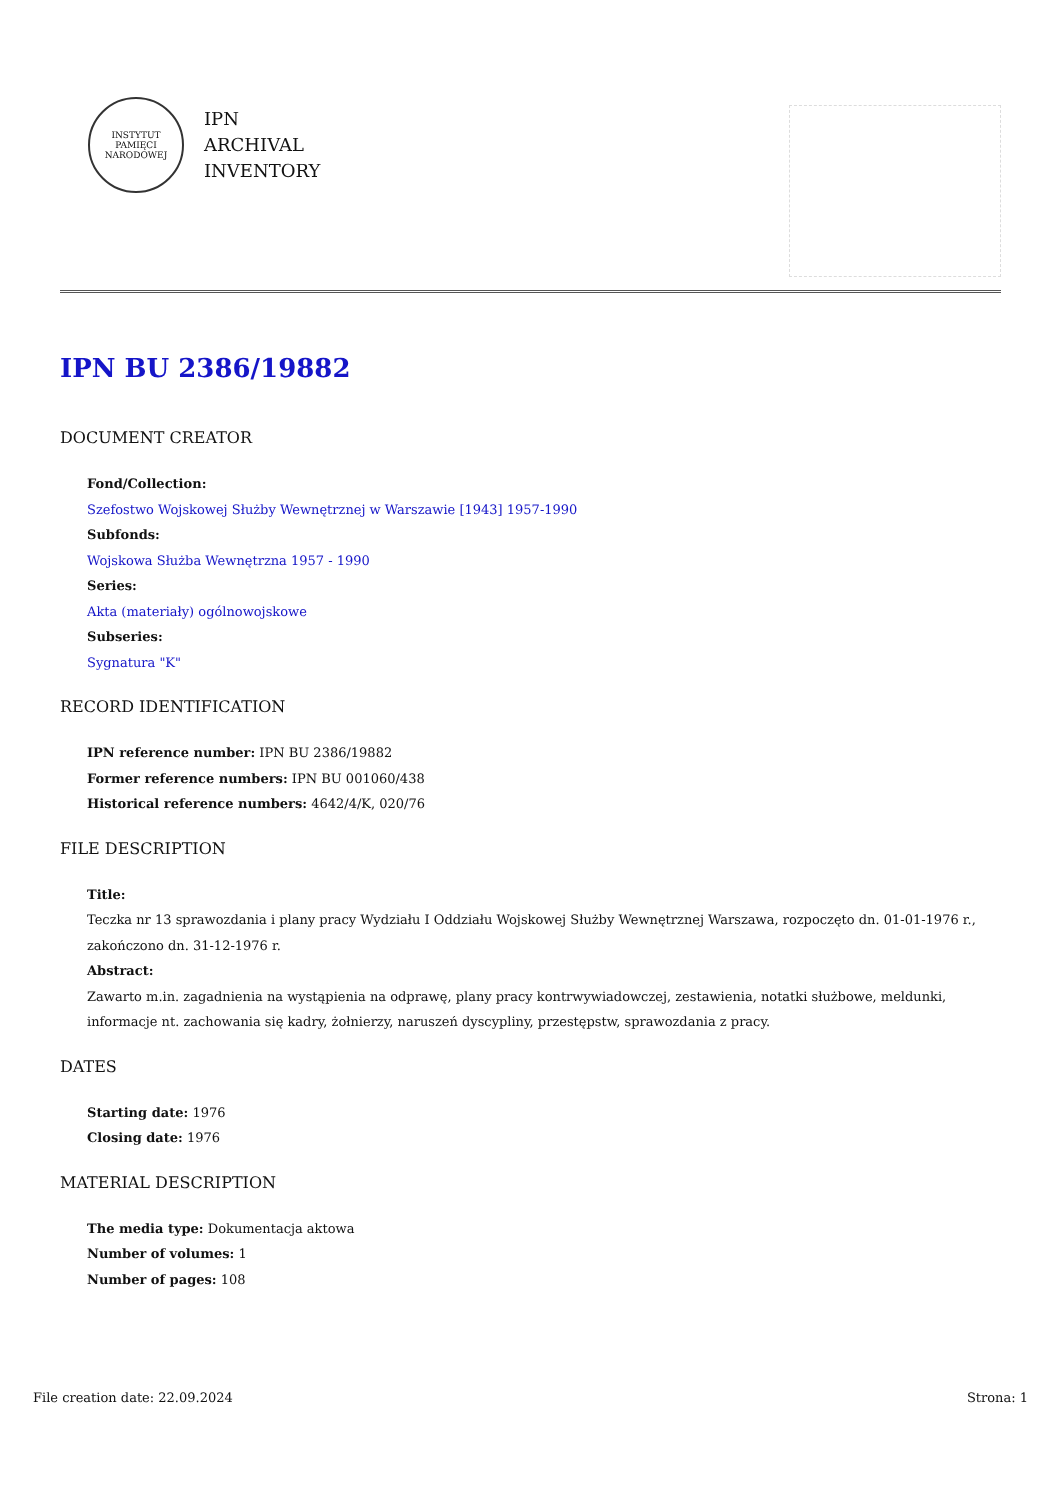INSTYTUT PAMIĘCI NARODOWEJ
IPN
ARCHIVAL
INVENTORY
IPN BU 2386/19882
DOCUMENT CREATOR
Fond/Collection:
Szefostwo Wojskowej Służby Wewnętrznej w Warszawie [1943] 1957-1990
Subfonds:
Wojskowa Służba Wewnętrzna 1957 - 1990
Series:
Akta (materiały) ogólnowojskowe
Subseries:
Sygnatura "K"
RECORD IDENTIFICATION
IPN reference number: IPN BU 2386/19882
Former reference numbers: IPN BU 001060/438
Historical reference numbers: 4642/4/K, 020/76
FILE DESCRIPTION
Title:
Teczka nr 13 sprawozdania i plany pracy Wydziału I Oddziału Wojskowej Służby Wewnętrznej Warszawa, rozpoczęto dn. 01-01-1976 r., zakończono dn. 31-12-1976 r.
Abstract:
Zawarto m.in. zagadnienia na wystąpienia na odprawę, plany pracy kontrwywiadowczej, zestawienia, notatki służbowe, meldunki, informacje nt. zachowania się kadry, żołnierzy, naruszeń dyscypliny, przestępstw, sprawozdania z pracy.
DATES
Starting date: 1976
Closing date: 1976
MATERIAL DESCRIPTION
The media type: Dokumentacja aktowa
Number of volumes: 1
Number of pages: 108
File creation date: 22.09.2024 Strona: 1